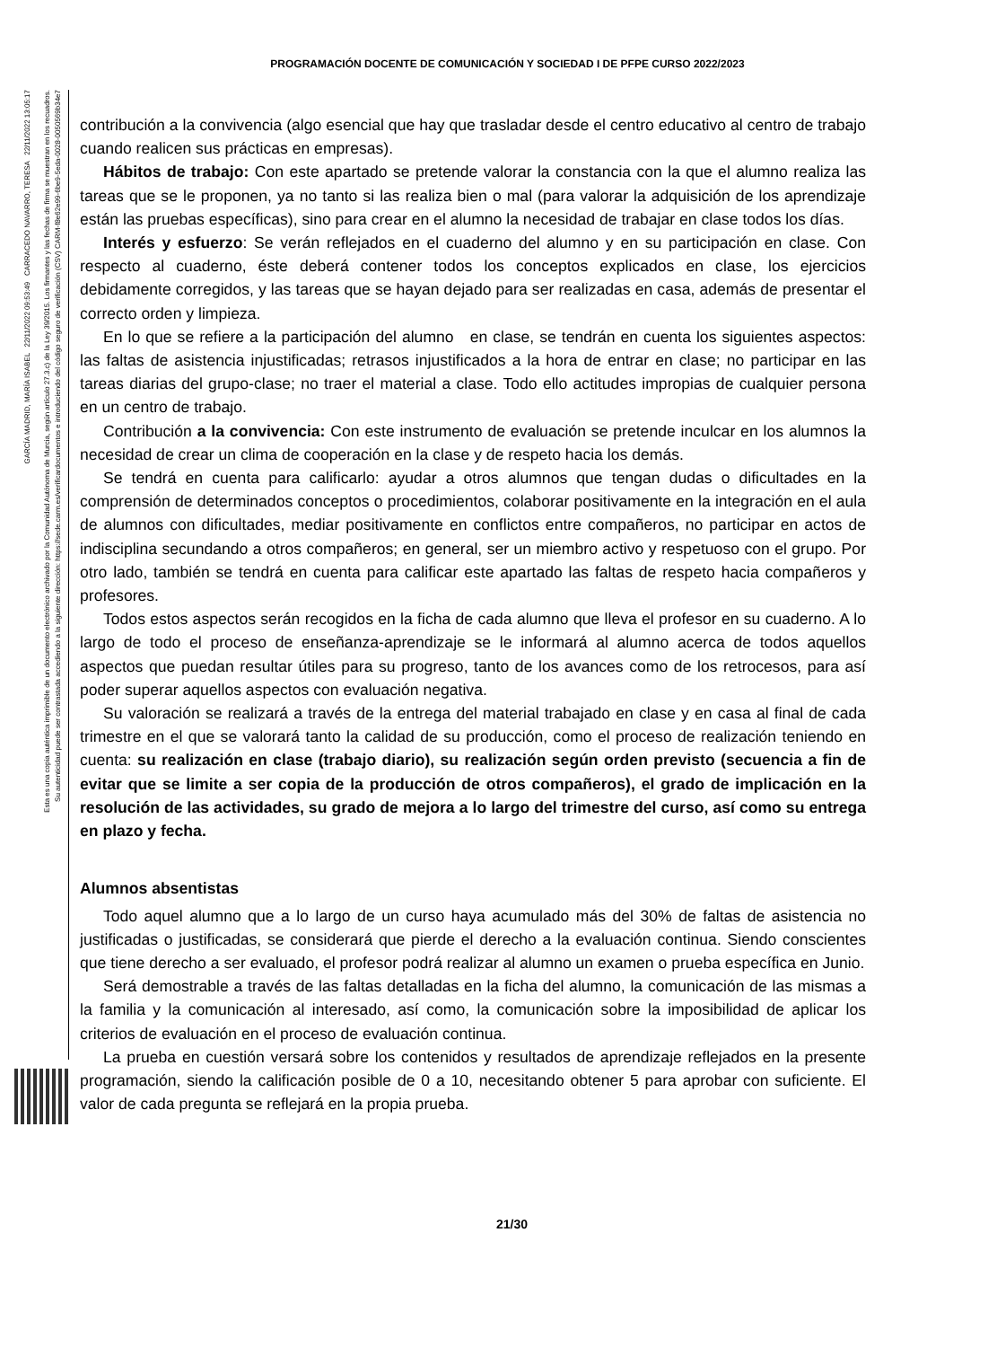PROGRAMACIÓN DOCENTE DE COMUNICACIÓN Y SOCIEDAD I DE PFPE CURSO 2022/2023
GARCÍA MADRID, MARÍA ISABEL 22/11/2022 09:53:49 CARRACEDO NAVARRO, TERESA 22/11/2022 13:05:17
Esta es una copia auténtica imprimible de un documento electrónico archivado por la Comunidad Autónoma de Murcia, según artículo 27.3.c) de la Ley 39/2015. Los firmantes y las fechas de firma se muestran en los recuadros.
Su autenticidad puede ser contrastada accediendo a la siguiente dirección: https://sede.carm.es/verificardocumentos e introduciendo del código seguro de verificación (CSV) CARM-f8e62e99-6be9-5eda-0028-0050569b34e7
contribución a la convivencia (algo esencial que hay que trasladar desde el centro educativo al centro de trabajo cuando realicen sus prácticas en empresas).
Hábitos de trabajo: Con este apartado se pretende valorar la constancia con la que el alumno realiza las tareas que se le proponen, ya no tanto si las realiza bien o mal (para valorar la adquisición de los aprendizaje están las pruebas específicas), sino para crear en el alumno la necesidad de trabajar en clase todos los días.
Interés y esfuerzo: Se verán reflejados en el cuaderno del alumno y en su participación en clase. Con respecto al cuaderno, éste deberá contener todos los conceptos explicados en clase, los ejercicios debidamente corregidos, y las tareas que se hayan dejado para ser realizadas en casa, además de presentar el correcto orden y limpieza.
En lo que se refiere a la participación del alumno en clase, se tendrán en cuenta los siguientes aspectos: las faltas de asistencia injustificadas; retrasos injustificados a la hora de entrar en clase; no participar en las tareas diarias del grupo-clase; no traer el material a clase. Todo ello actitudes impropias de cualquier persona en un centro de trabajo.
Contribución a la convivencia: Con este instrumento de evaluación se pretende inculcar en los alumnos la necesidad de crear un clima de cooperación en la clase y de respeto hacia los demás.
Se tendrá en cuenta para calificarlo: ayudar a otros alumnos que tengan dudas o dificultades en la comprensión de determinados conceptos o procedimientos, colaborar positivamente en la integración en el aula de alumnos con dificultades, mediar positivamente en conflictos entre compañeros, no participar en actos de indisciplina secundando a otros compañeros; en general, ser un miembro activo y respetuoso con el grupo. Por otro lado, también se tendrá en cuenta para calificar este apartado las faltas de respeto hacia compañeros y profesores.
Todos estos aspectos serán recogidos en la ficha de cada alumno que lleva el profesor en su cuaderno. A lo largo de todo el proceso de enseñanza-aprendizaje se le informará al alumno acerca de todos aquellos aspectos que puedan resultar útiles para su progreso, tanto de los avances como de los retrocesos, para así poder superar aquellos aspectos con evaluación negativa.
Su valoración se realizará a través de la entrega del material trabajado en clase y en casa al final de cada trimestre en el que se valorará tanto la calidad de su producción, como el proceso de realización teniendo en cuenta: su realización en clase (trabajo diario), su realización según orden previsto (secuencia a fin de evitar que se limite a ser copia de la producción de otros compañeros), el grado de implicación en la resolución de las actividades, su grado de mejora a lo largo del trimestre del curso, así como su entrega en plazo y fecha.
Alumnos absentistas
Todo aquel alumno que a lo largo de un curso haya acumulado más del 30% de faltas de asistencia no justificadas o justificadas, se considerará que pierde el derecho a la evaluación continua. Siendo conscientes que tiene derecho a ser evaluado, el profesor podrá realizar al alumno un examen o prueba específica en Junio.
Será demostrable a través de las faltas detalladas en la ficha del alumno, la comunicación de las mismas a la familia y la comunicación al interesado, así como, la comunicación sobre la imposibilidad de aplicar los criterios de evaluación en el proceso de evaluación continua.
La prueba en cuestión versará sobre los contenidos y resultados de aprendizaje reflejados en la presente programación, siendo la calificación posible de 0 a 10, necesitando obtener 5 para aprobar con suficiente. El valor de cada pregunta se reflejará en la propia prueba.
21/30